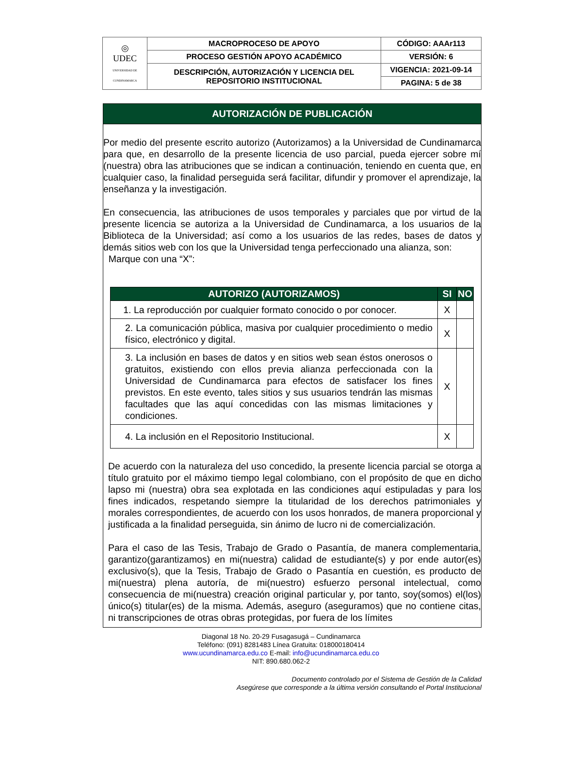| ◎ UDEC UNIVERSIDAD DE CUNDINAMARCA | MACROPROCESO DE APOYO | CÓDIGO: AAAr113 |
| | PROCESO GESTIÓN APOYO ACADÉMICO | VERSIÓN: 6 |
| | DESCRIPCIÓN, AUTORIZACIÓN Y LICENCIA DEL REPOSITORIO INSTITUCIONAL | VIGENCIA: 2021-09-14 |
| | | PAGINA: 5 de 38 |
AUTORIZACIÓN DE PUBLICACIÓN
Por medio del presente escrito autorizo (Autorizamos) a la Universidad de Cundinamarca para que, en desarrollo de la presente licencia de uso parcial, pueda ejercer sobre mí (nuestra) obra las atribuciones que se indican a continuación, teniendo en cuenta que, en cualquier caso, la finalidad perseguida será facilitar, difundir y promover el aprendizaje, la enseñanza y la investigación.
En consecuencia, las atribuciones de usos temporales y parciales que por virtud de la presente licencia se autoriza a la Universidad de Cundinamarca, a los usuarios de la Biblioteca de la Universidad; así como a los usuarios de las redes, bases de datos y demás sitios web con los que la Universidad tenga perfeccionado una alianza, son:
Marque con una “X”:
| AUTORIZO (AUTORIZAMOS) | SI | NO |
| --- | --- | --- |
| 1. La reproducción por cualquier formato conocido o por conocer. | X | |
| 2. La comunicación pública, masiva por cualquier procedimiento o medio físico, electrónico y digital. | X | |
| 3. La inclusión en bases de datos y en sitios web sean éstos onerosos o gratuitos, existiendo con ellos previa alianza perfeccionada con la Universidad de Cundinamarca para efectos de satisfacer los fines previstos. En este evento, tales sitios y sus usuarios tendrán las mismas facultades que las aquí concedidas con las mismas limitaciones y condiciones. | X | |
| 4. La inclusión en el Repositorio Institucional. | X | |
De acuerdo con la naturaleza del uso concedido, la presente licencia parcial se otorga a título gratuito por el máximo tiempo legal colombiano, con el propósito de que en dicho lapso mi (nuestra) obra sea explotada en las condiciones aquí estipuladas y para los fines indicados, respetando siempre la titularidad de los derechos patrimoniales y morales correspondientes, de acuerdo con los usos honrados, de manera proporcional y justificada a la finalidad perseguida, sin ánimo de lucro ni de comercialización.
Para el caso de las Tesis, Trabajo de Grado o Pasantía, de manera complementaria, garantizo(garantizamos) en mi(nuestra) calidad de estudiante(s) y por ende autor(es) exclusivo(s), que la Tesis, Trabajo de Grado o Pasantía en cuestión, es producto de mi(nuestra) plena autoría, de mi(nuestro) esfuerzo personal intelectual, como consecuencia de mi(nuestra) creación original particular y, por tanto, soy(somos) el(los) único(s) titular(es) de la misma. Además, aseguro (aseguramos) que no contiene citas, ni transcripciones de otras obras protegidas, por fuera de los límites
Diagonal 18 No. 20-29 Fusagasugá – Cundinamarca
Teléfono: (091) 8281483 Línea Gratuita: 018000180414
www.ucundinamarca.edu.co E-mail: info@ucundinamarca.edu.co
NIT: 890.680.062-2
Documento controlado por el Sistema de Gestión de la Calidad
Asegúrese que corresponde a la última versión consultando el Portal Institucional